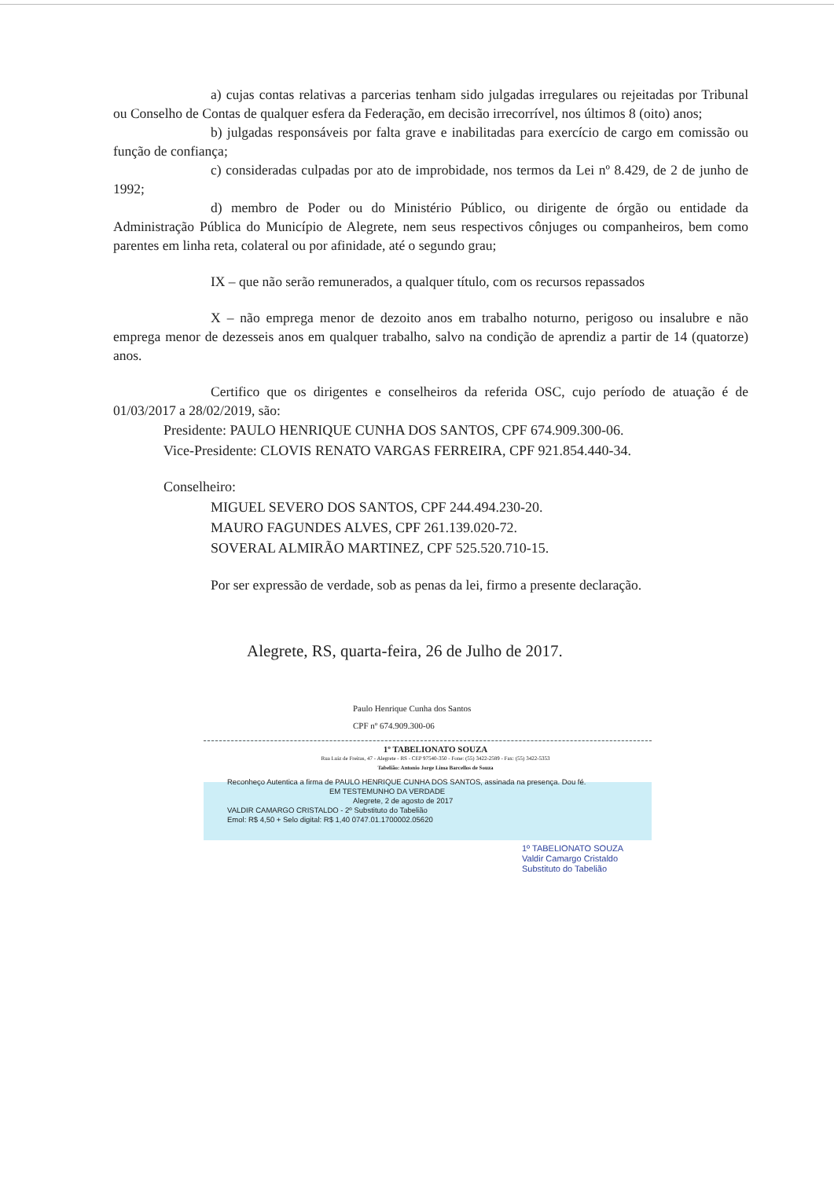a) cujas contas relativas a parcerias tenham sido julgadas irregulares ou rejeitadas por Tribunal ou Conselho de Contas de qualquer esfera da Federação, em decisão irrecorrível, nos últimos 8 (oito) anos;
b) julgadas responsáveis por falta grave e inabilitadas para exercício de cargo em comissão ou função de confiança;
c) consideradas culpadas por ato de improbidade, nos termos da Lei nº 8.429, de 2 de junho de 1992;
d) membro de Poder ou do Ministério Público, ou dirigente de órgão ou entidade da Administração Pública do Município de Alegrete, nem seus respectivos cônjuges ou companheiros, bem como parentes em linha reta, colateral ou por afinidade, até o segundo grau;
IX – que não serão remunerados, a qualquer título, com os recursos repassados
X – não emprega menor de dezoito anos em trabalho noturno, perigoso ou insalubre e não emprega menor de dezesseis anos em qualquer trabalho, salvo na condição de aprendiz a partir de 14 (quatorze) anos.
Certifico que os dirigentes e conselheiros da referida OSC, cujo período de atuação é de 01/03/2017 a 28/02/2019, são:
Presidente: PAULO HENRIQUE CUNHA DOS SANTOS, CPF 674.909.300-06.
Vice-Presidente: CLOVIS RENATO VARGAS FERREIRA, CPF 921.854.440-34.
Conselheiro:
MIGUEL SEVERO DOS SANTOS, CPF 244.494.230-20.
MAURO FAGUNDES ALVES, CPF 261.139.020-72.
SOVERAL ALMIRÃO MARTINEZ, CPF 525.520.710-15.
Por ser expressão de verdade, sob as penas da lei, firmo a presente declaração.
Alegrete, RS, quarta-feira, 26 de Julho de 2017.
Paulo Henrique Cunha dos Santos
CPF nº 674.909.300-06
1º TABELIONATO SOUZA
Rua Luiz de Freitas, 47 - Alegrete - RS - CEP 97540-350 - Fone: (55) 3422-2589 - Fax: (55) 3422-5353
Tabelião: Antonio Jorge Lima Barcellos de Souza
Reconheço Autentica a firma de PAULO HENRIQUE CUNHA DOS SANTOS, assinada na presença. Dou fé.
EM TESTEMUNHO DA VERDADE
Alegrete, 2 de agosto de 2017
VALDIR CAMARGO CRISTALDO - 2º Substituto do Tabelião
Emol: R$ 4,50 + Selo digital: R$ 1,40 0747.01.1700002.05620
1º TABELIONATO SOUZA
Valdir Camargo Cristaldo
Substituto do Tabelião